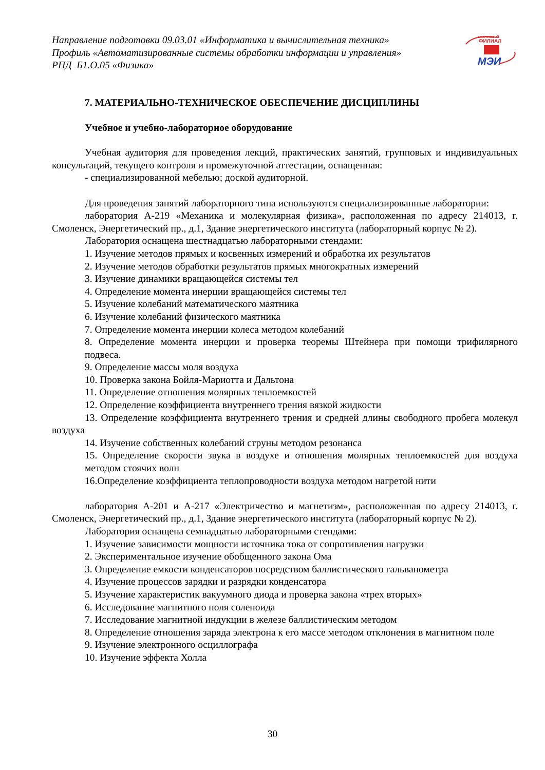Направление подготовки 09.03.01 «Информатика и вычислительная техника»
Профиль «Автоматизированные системы обработки информации и управления»
РПД Б1.О.05 «Физика»
смоленский
ФИЛИАЛ
МЭИ
7. МАТЕРИАЛЬНО-ТЕХНИЧЕСКОЕ ОБЕСПЕЧЕНИЕ ДИСЦИПЛИНЫ
Учебное и учебно-лабораторное оборудование
Учебная аудитория для проведения лекций, практических занятий, групповых и индивидуальных консультаций, текущего контроля и промежуточной аттестации, оснащенная:
- специализированной мебелью; доской аудиторной.
Для проведения занятий лабораторного типа используются специализированные лаборатории:
лаборатория А-219 «Механика и молекулярная физика», расположенная по адресу 214013, г. Смоленск, Энергетический пр., д.1, Здание энергетического института (лабораторный корпус № 2).
Лаборатория оснащена шестнадцатью лабораторными стендами:
1. Изучение методов прямых и косвенных измерений и обработка их результатов
2. Изучение методов обработки результатов прямых многократных измерений
3. Изучение динамики вращающейся системы тел
4. Определение момента инерции вращающейся системы тел
5. Изучение колебаний математического маятника
6. Изучение колебаний физического маятника
7. Определение момента инерции колеса методом колебаний
8. Определение момента инерции и проверка теоремы Штейнера при помощи трифилярного подвеса.
9. Определение массы моля воздуха
10. Проверка закона Бойля-Мариотта и Дальтона
11. Определение отношения молярных теплоемкостей
12. Определение коэффициента внутреннего трения вязкой жидкости
13. Определение коэффициента внутреннего трения и средней длины свободного пробега молекул воздуха
14. Изучение собственных колебаний струны методом резонанса
15. Определение скорости звука в воздухе и отношения молярных теплоемкостей для воздуха методом стоячих волн
16.Определение коэффициента теплопроводности воздуха методом нагретой нити
лаборатория А-201 и А-217 «Электричество и магнетизм», расположенная по адресу 214013, г. Смоленск, Энергетический пр., д.1, Здание энергетического института (лабораторный корпус № 2).
Лаборатория оснащена семнадцатью лабораторными стендами:
1. Изучение зависимости мощности источника тока от сопротивления нагрузки
2. Экспериментальное изучение обобщенного закона Ома
3. Определение емкости конденсаторов посредством баллистического гальванометра
4. Изучение процессов зарядки и разрядки конденсатора
5. Изучение характеристик вакуумного диода и проверка закона «трех вторых»
6. Исследование магнитного поля соленоида
7. Исследование магнитной индукции в железе баллистическим методом
8. Определение отношения заряда электрона к его массе методом отклонения в магнитном поле
9. Изучение электронного осциллографа
10. Изучение эффекта Холла
30